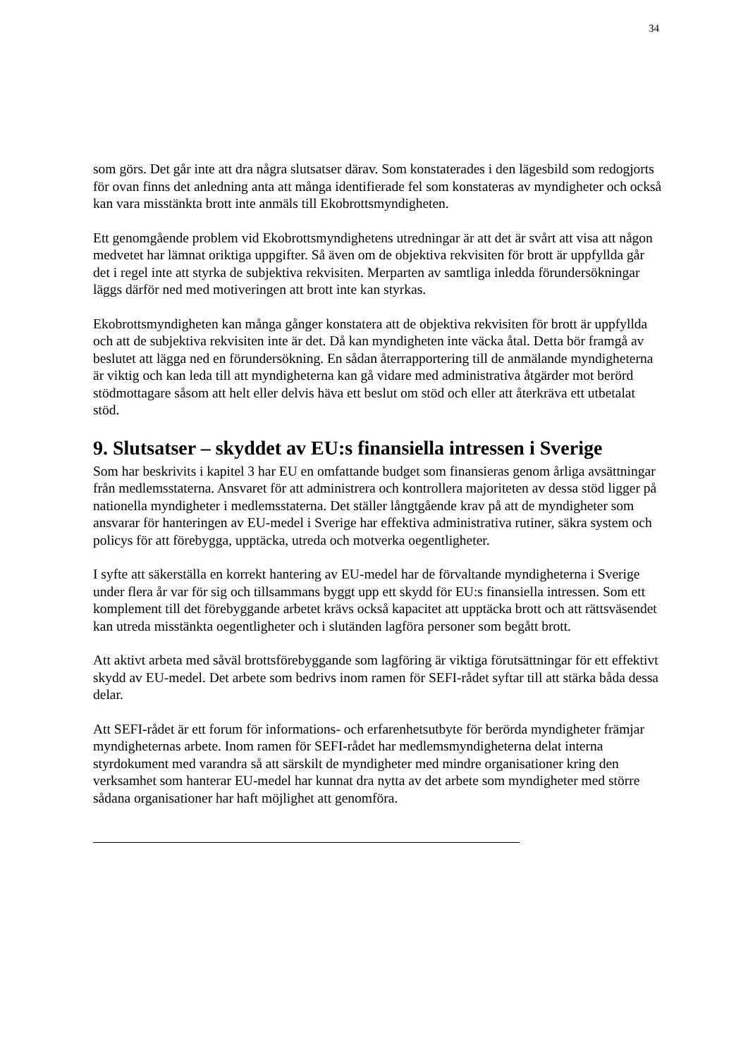34
som görs. Det går inte att dra några slutsatser därav. Som konstaterades i den lägesbild som redogjorts för ovan finns det anledning anta att många identifierade fel som konstateras av myndigheter och också kan vara misstänkta brott inte anmäls till Ekobrottsmyndigheten.
Ett genomgående problem vid Ekobrottsmyndighetens utredningar är att det är svårt att visa att någon medvetet har lämnat oriktiga uppgifter. Så även om de objektiva rekvisiten för brott är uppfyllda går det i regel inte att styrka de subjektiva rekvisiten. Merparten av samtliga inledda förundersökningar läggs därför ned med motiveringen att brott inte kan styrkas.
Ekobrottsmyndigheten kan många gånger konstatera att de objektiva rekvisiten för brott är uppfyllda och att de subjektiva rekvisiten inte är det. Då kan myndigheten inte väcka åtal. Detta bör framgå av beslutet att lägga ned en förundersökning. En sådan återrapportering till de anmälande myndigheterna är viktig och kan leda till att myndigheterna kan gå vidare med administrativa åtgärder mot berörd stödmottagare såsom att helt eller delvis häva ett beslut om stöd och eller att återkräva ett utbetalat stöd.
9. Slutsatser – skyddet av EU:s finansiella intressen i Sverige
Som har beskrivits i kapitel 3 har EU en omfattande budget som finansieras genom årliga avsättningar från medlemsstaterna. Ansvaret för att administrera och kontrollera majoriteten av dessa stöd ligger på nationella myndigheter i medlemsstaterna. Det ställer långtgående krav på att de myndigheter som ansvarar för hanteringen av EU-medel i Sverige har effektiva administrativa rutiner, säkra system och policys för att förebygga, upptäcka, utreda och motverka oegentligheter.
I syfte att säkerställa en korrekt hantering av EU-medel har de förvaltande myndigheterna i Sverige under flera år var för sig och tillsammans byggt upp ett skydd för EU:s finansiella intressen. Som ett komplement till det förebyggande arbetet krävs också kapacitet att upptäcka brott och att rättsväsendet kan utreda misstänkta oegentligheter och i slutänden lagföra personer som begått brott.
Att aktivt arbeta med såväl brottsförebyggande som lagföring är viktiga förutsättningar för ett effektivt skydd av EU-medel. Det arbete som bedrivs inom ramen för SEFI-rådet syftar till att stärka båda dessa delar.
Att SEFI-rådet är ett forum för informations- och erfarenhetsutbyte för berörda myndigheter främjar myndigheternas arbete. Inom ramen för SEFI-rådet har medlemsmyndigheterna delat interna styrdokument med varandra så att särskilt de myndigheter med mindre organisationer kring den verksamhet som hanterar EU-medel har kunnat dra nytta av det arbete som myndigheter med större sådana organisationer har haft möjlighet att genomföra.